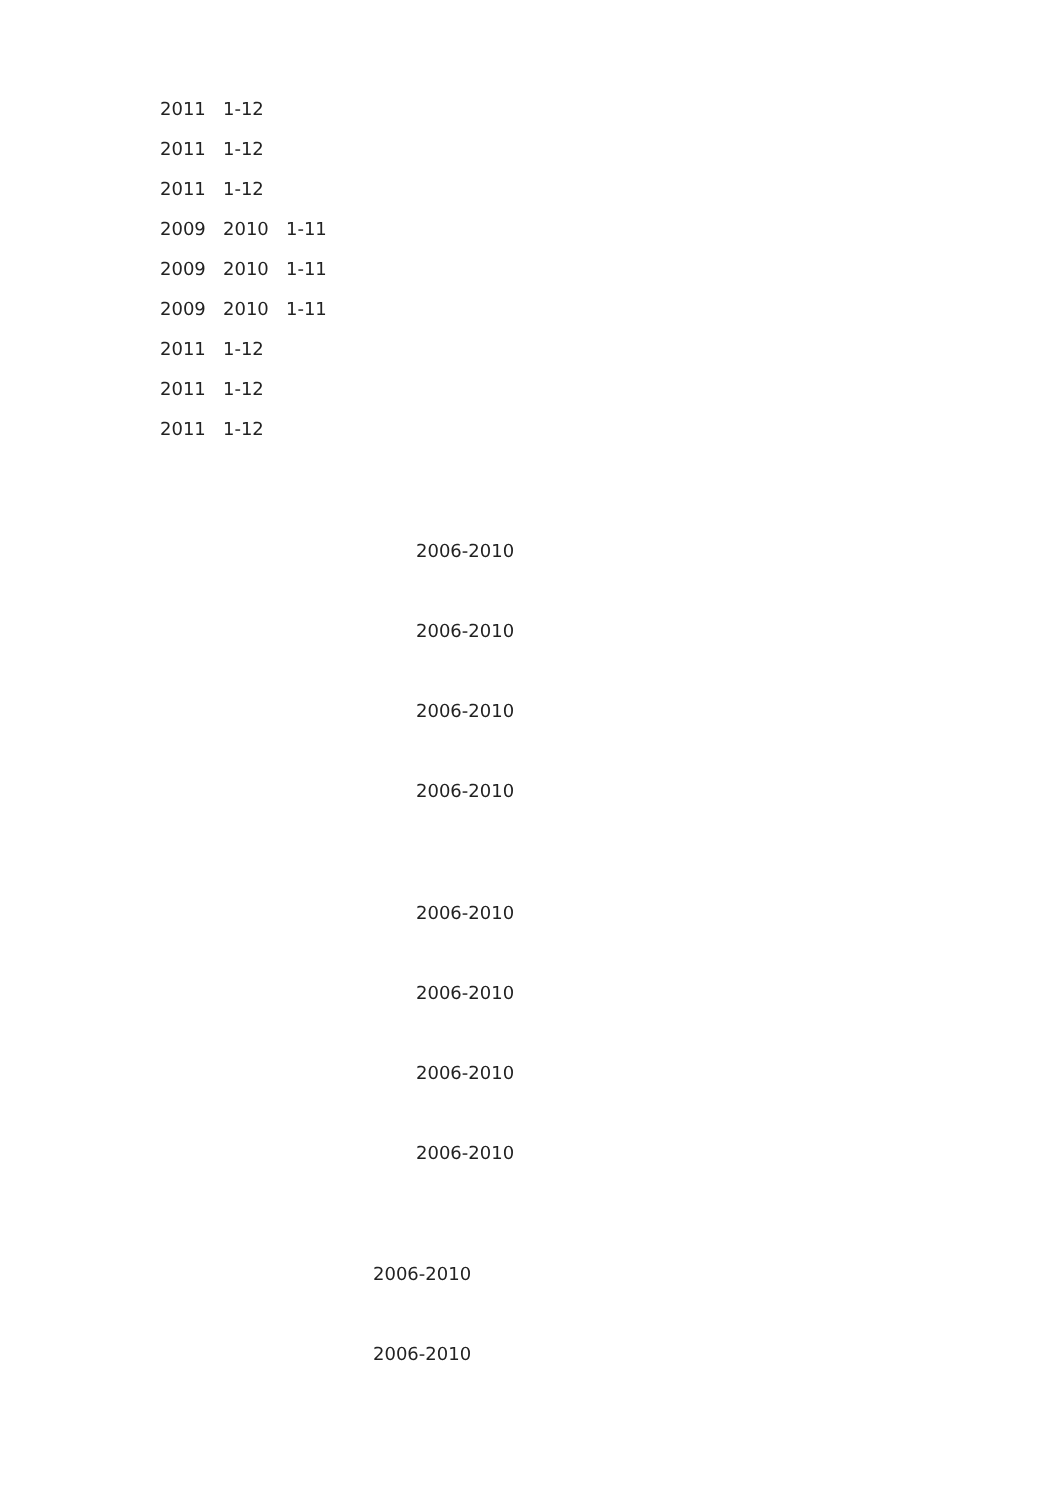2011 1-12
2011 1-12
2011 1-12
2009 2010 1-11
2009 2010 1-11
2009 2010 1-11
2011 1-12
2011 1-12
2011 1-12
2006-2010
2006-2010
2006-2010
2006-2010
2006-2010
2006-2010
2006-2010
2006-2010
2006-2010
2006-2010